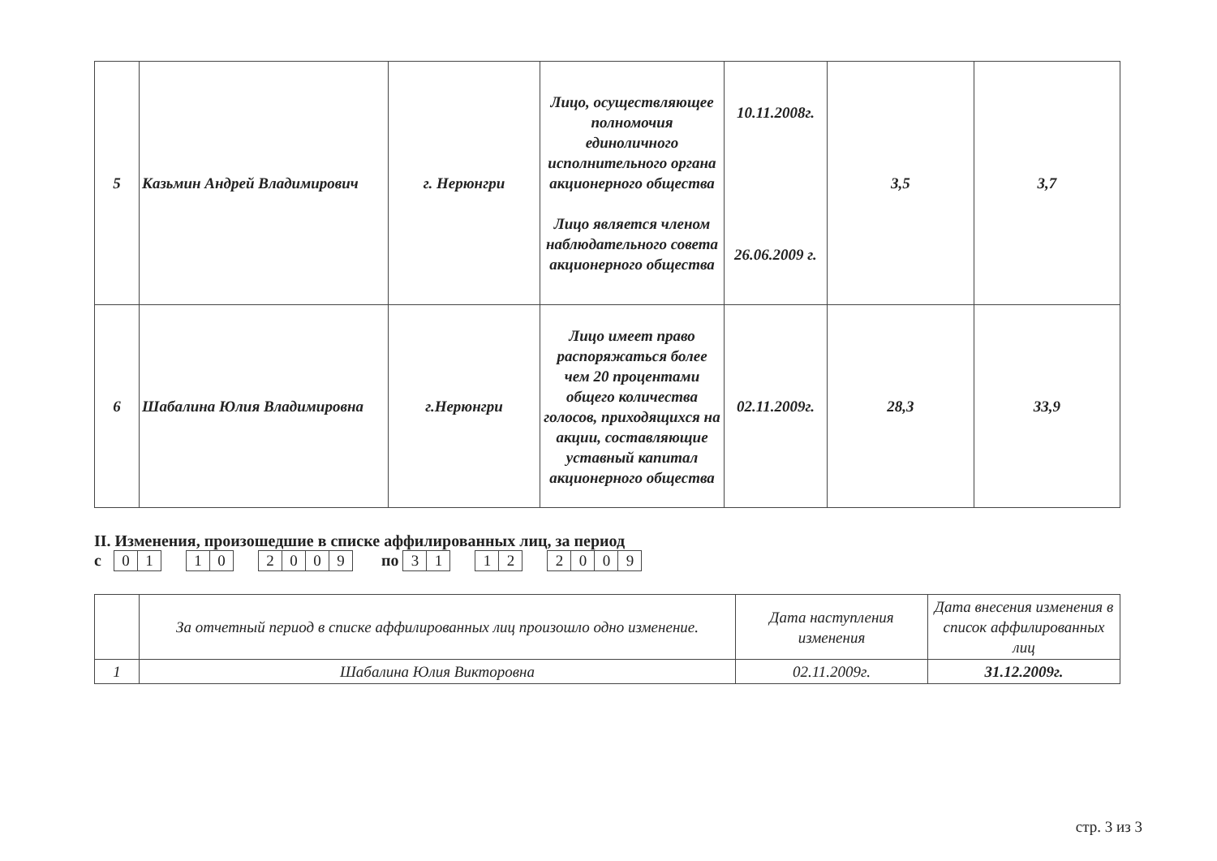| 5 | Казьмин Андрей Владимирович | г. Нерюнгри | Лицо, осуществляющее полномочия единоличного исполнительного органа акционерного общества Лицо является членом наблюдательного совета акционерного общества | 10.11.2008г. 26.06.2009 г. | 3,5 | 3,7 |
| 6 | Шабалина Юлия Владимировна | г.Нерюнгри | Лицо имеет право распоряжаться более чем 20 процентами общего количества голосов, приходящихся на акции, составляющие уставный капитал акционерного общества | 02.11.2009г. | 28,3 | 33,9 |
II. Изменения, произошедшие в списке аффилированных лиц, за период
с 01 10 2009 по 31 12 2009
| | За отчетный период в списке аффилированных лиц произошло одно изменение. | Дата наступления изменения | Дата внесения изменения в список аффилированных лиц |
| --- | --- | --- | --- |
| 1 | Шабалина Юлия Викторовна | 02.11.2009г. | 31.12.2009г. |
стр. 3 из 3